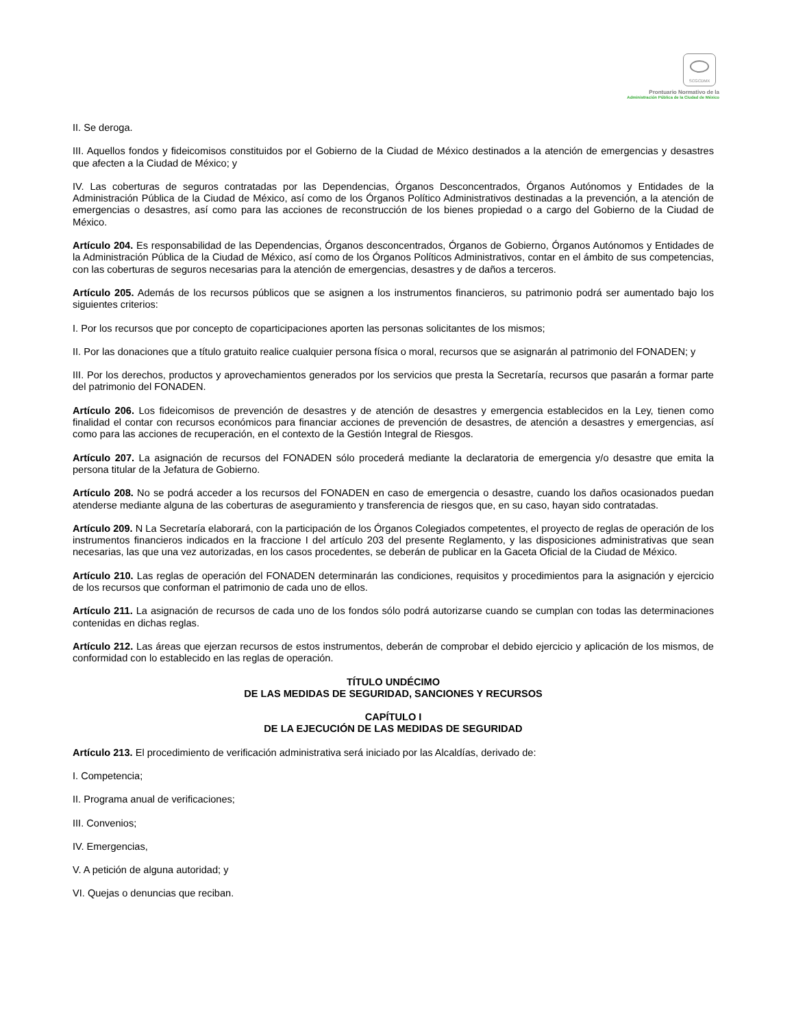SCGCDMX
Prontuario Normativo de la
Administración Pública de la Ciudad de México
II. Se deroga.
III. Aquellos fondos y fideicomisos constituidos por el Gobierno de la Ciudad de México destinados a la atención de emergencias y desastres que afecten a la Ciudad de México; y
IV. Las coberturas de seguros contratadas por las Dependencias, Órganos Desconcentrados, Órganos Autónomos y Entidades de la Administración Pública de la Ciudad de México, así como de los Órganos Político Administrativos destinadas a la prevención, a la atención de emergencias o desastres, así como para las acciones de reconstrucción de los bienes propiedad o a cargo del Gobierno de la Ciudad de México.
Artículo 204. Es responsabilidad de las Dependencias, Órganos desconcentrados, Órganos de Gobierno, Órganos Autónomos y Entidades de la Administración Pública de la Ciudad de México, así como de los Órganos Políticos Administrativos, contar en el ámbito de sus competencias, con las coberturas de seguros necesarias para la atención de emergencias, desastres y de daños a terceros.
Artículo 205. Además de los recursos públicos que se asignen a los instrumentos financieros, su patrimonio podrá ser aumentado bajo los siguientes criterios:
I. Por los recursos que por concepto de coparticipaciones aporten las personas solicitantes de los mismos;
II. Por las donaciones que a título gratuito realice cualquier persona física o moral, recursos que se asignarán al patrimonio del FONADEN; y
III. Por los derechos, productos y aprovechamientos generados por los servicios que presta la Secretaría, recursos que pasarán a formar parte del patrimonio del FONADEN.
Artículo 206. Los fideicomisos de prevención de desastres y de atención de desastres y emergencia establecidos en la Ley, tienen como finalidad el contar con recursos económicos para financiar acciones de prevención de desastres, de atención a desastres y emergencias, así como para las acciones de recuperación, en el contexto de la Gestión Integral de Riesgos.
Artículo 207. La asignación de recursos del FONADEN sólo procederá mediante la declaratoria de emergencia y/o desastre que emita la persona titular de la Jefatura de Gobierno.
Artículo 208. No se podrá acceder a los recursos del FONADEN en caso de emergencia o desastre, cuando los daños ocasionados puedan atenderse mediante alguna de las coberturas de aseguramiento y transferencia de riesgos que, en su caso, hayan sido contratadas.
Artículo 209. N La Secretaría elaborará, con la participación de los Órganos Colegiados competentes, el proyecto de reglas de operación de los instrumentos financieros indicados en la fraccione I del artículo 203 del presente Reglamento, y las disposiciones administrativas que sean necesarias, las que una vez autorizadas, en los casos procedentes, se deberán de publicar en la Gaceta Oficial de la Ciudad de México.
Artículo 210. Las reglas de operación del FONADEN determinarán las condiciones, requisitos y procedimientos para la asignación y ejercicio de los recursos que conforman el patrimonio de cada uno de ellos.
Artículo 211. La asignación de recursos de cada uno de los fondos sólo podrá autorizarse cuando se cumplan con todas las determinaciones contenidas en dichas reglas.
Artículo 212. Las áreas que ejerzan recursos de estos instrumentos, deberán de comprobar el debido ejercicio y aplicación de los mismos, de conformidad con lo establecido en las reglas de operación.
TÍTULO UNDÉCIMO
DE LAS MEDIDAS DE SEGURIDAD, SANCIONES Y RECURSOS
CAPÍTULO I
DE LA EJECUCIÓN DE LAS MEDIDAS DE SEGURIDAD
Artículo 213. El procedimiento de verificación administrativa será iniciado por las Alcaldías, derivado de:
I. Competencia;
II. Programa anual de verificaciones;
III. Convenios;
IV. Emergencias,
V. A petición de alguna autoridad; y
VI. Quejas o denuncias que reciban.